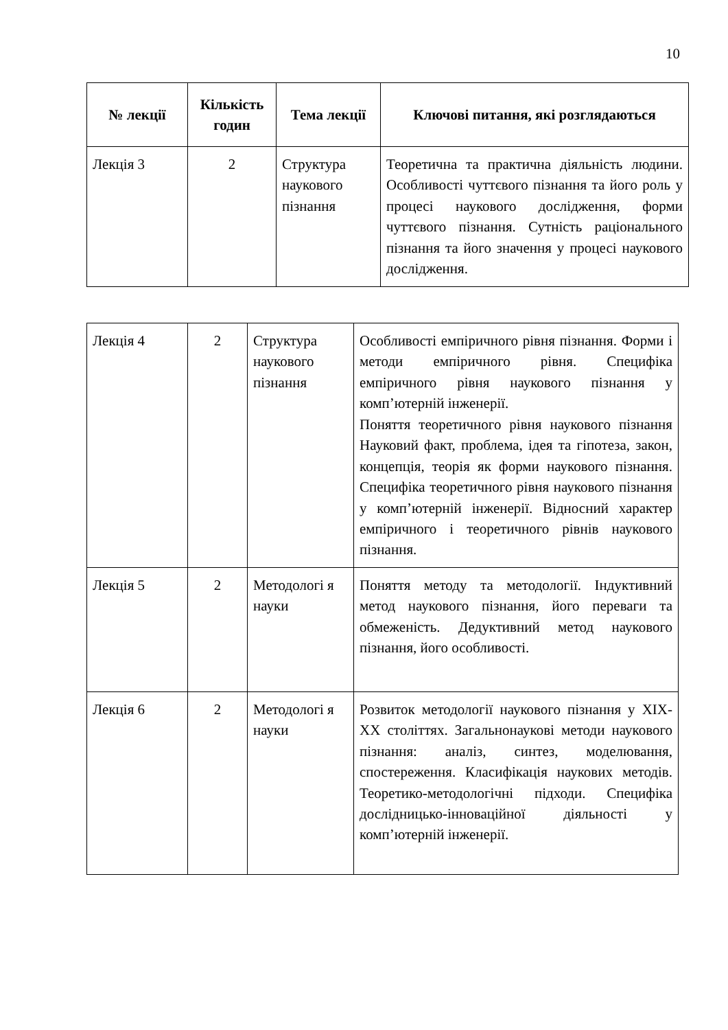10
| № лекції | Кількість годин | Тема лекції | Ключові питання, які розглядаються |
| --- | --- | --- | --- |
| Лекція 3 | 2 | Структура наукового пізнання | Теоретична та практична діяльність людини. Особливості чуттєвого пізнання та його роль у процесі наукового дослідження, форми чуттєвого пізнання. Сутність раціонального пізнання та його значення у процесі наукового дослідження. |
| Лекція 4 | 2 | Структура наукового пізнання | Особливості емпіричного рівня пізнання. Форми і методи емпіричного рівня. Специфіка емпіричного рівня наукового пізнання у комп’ютерній інженерії. Поняття теоретичного рівня наукового пізнання Науковий факт, проблема, ідея та гіпотеза, закон, концепція, теорія як форми наукового пізнання. Специфіка теоретичного рівня наукового пізнання у комп’ютерній інженерії. Відносний характер емпіричного і теоретичного рівнів наукового пізнання. |
| Лекція 5 | 2 | Методологі я науки | Поняття методу та методології. Індуктивний метод наукового пізнання, його переваги та обмеженість. Дедуктивний метод наукового пізнання, його особливості. |
| Лекція 6 | 2 | Методологі я науки | Розвиток методології наукового пізнання у XIX-XX століттях. Загальнонаукові методи наукового пізнання: аналіз, синтез, моделювання, спостереження. Класифікація наукових методів. Теоретико-методологічні підходи. Специфіка дослідницько-інноваційної діяльності у комп’ютерній інженерії. |